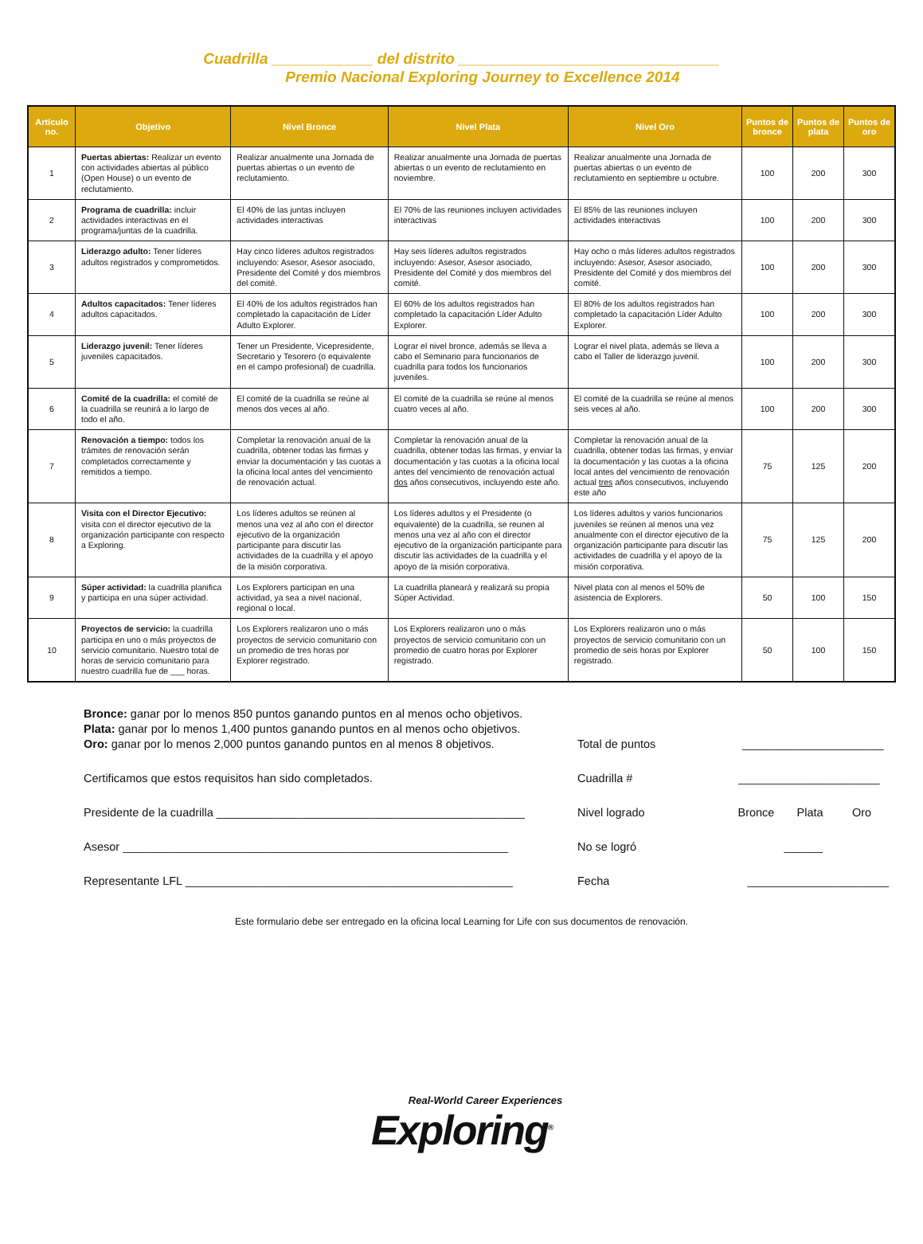Cuadrilla ____________ del distrito _______________________________
Premio Nacional Exploring Journey to Excellence 2014
| Artículo no. | Objetivo | Nivel Bronce | Nivel Plata | Nivel Oro | Puntos de bronce | Puntos de plata | Puntos de oro |
| --- | --- | --- | --- | --- | --- | --- | --- |
| 1 | Puertas abiertas: Realizar un evento con actividades abiertas al público (Open House) o un evento de reclutamiento. | Realizar anualmente una Jornada de puertas abiertas o un evento de reclutamiento. | Realizar anualmente una Jornada de puertas abiertas o un evento de reclutamiento en noviembre. | Realizar anualmente una Jornada de puertas abiertas o un evento de reclutamiento en septiembre u octubre. | 100 | 200 | 300 |
| 2 | Programa de cuadrilla: incluir actividades interactivas en el programa/juntas de la cuadrilla. | El 40% de las juntas incluyen actividades interactivas | El 70% de las reuniones incluyen actividades interactivas | El 85% de las reuniones incluyen actividades interactivas | 100 | 200 | 300 |
| 3 | Liderazgo adulto: Tener líderes adultos registrados y comprometidos. | Hay cinco líderes adultos registrados incluyendo: Asesor, Asesor asociado, Presidente del Comité y dos miembros del comité. | Hay seis líderes adultos registrados incluyendo: Asesor, Asesor asociado, Presidente del Comité y dos miembros del comité. | Hay ocho o más líderes adultos registrados incluyendo: Asesor, Asesor asociado, Presidente del Comité y dos miembros del comité. | 100 | 200 | 300 |
| 4 | Adultos capacitados: Tener líderes adultos capacitados. | El 40% de los adultos registrados han completado la capacitación de Líder Adulto Explorer. | El 60% de los adultos registrados han completado la capacitación Líder Adulto Explorer. | El 80% de los adultos registrados han completado la capacitación Líder Adulto Explorer. | 100 | 200 | 300 |
| 5 | Liderazgo juvenil: Tener líderes juveniles capacitados. | Tener un Presidente, Vicepresidente, Secretario y Tesorero (o equivalente en el campo profesional) de cuadrilla. | Lograr el nivel bronce, además se lleva a cabo el Seminario para funcionarios de cuadrilla para todos los funcionarios juveniles. | Lograr el nivel plata, además se lleva a cabo el Taller de liderazgo juvenil. | 100 | 200 | 300 |
| 6 | Comité de la cuadrilla: el comité de la cuadrilla se reunirá a lo largo de todo el año. | El comité de la cuadrilla se reúne al menos dos veces al año. | El comité de la cuadrilla se reúne al menos cuatro veces al año. | El comité de la cuadrilla se reúne al menos seis veces al año. | 100 | 200 | 300 |
| 7 | Renovación a tiempo: todos los trámites de renovación serán completados correctamente y remitidos a tiempo. | Completar la renovación anual de la cuadrilla, obtener todas las firmas y enviar la documentación y las cuotas a la oficina local antes del vencimiento de renovación actual. | Completar la renovación anual de la cuadrilla, obtener todas las firmas, y enviar la documentación y las cuotas a la oficina local antes del vencimiento de renovación actual dos años consecutivos, incluyendo este año. | Completar la renovación anual de la cuadrilla, obtener todas las firmas, y enviar la documentación y las cuotas a la oficina local antes del vencimiento de renovación actual tres años consecutivos, incluyendo este año | 75 | 125 | 200 |
| 8 | Visita con el Director Ejecutivo: visita con el director ejecutivo de la organización participante con respecto a Exploring. | Los líderes adultos se reúnen al menos una vez al año con el director ejecutivo de la organización participante para discutir las actividades de la cuadrilla y el apoyo de la misión corporativa. | Los líderes adultos y el Presidente (o equivalente) de la cuadrilla, se reunen al menos una vez al año con el director ejecutivo de la organización participante para discutir las actividades de la cuadrilla y el apoyo de la misión corporativa. | Los líderes adultos y varios funcionarios juveniles se reúnen al menos una vez anualmente con el director ejecutivo de la organización participante para discutir las actividades de cuadrilla y el apoyo de la misión corporativa. | 75 | 125 | 200 |
| 9 | Súper actividad: la cuadrilla planifica y participa en una súper actividad. | Los Explorers participan en una actividad, ya sea a nivel nacional, regional o local. | La cuadrilla planeará y realizará su propia Súper Actividad. | Nivel plata con al menos el 50% de asistencia de Explorers. | 50 | 100 | 150 |
| 10 | Proyectos de servicio: la cuadrilla participa en uno o más proyectos de servicio comunitario. Nuestro total de horas de servicio comunitario para nuestro cuadrilla fue de ___ horas. | Los Explorers realizaron uno o más proyectos de servicio comunitario con un promedio de tres horas por Explorer registrado. | Los Explorers realizaron uno o más proyectos de servicio comunitario con un promedio de cuatro horas por Explorer registrado. | Los Explorers realizaron uno o más proyectos de servicio comunitario con un promedio de seis horas por Explorer registrado. | 50 | 100 | 150 |
Bronce: ganar por lo menos 850 puntos ganando puntos en al menos ocho objetivos.
Plata: ganar por lo menos 1,400 puntos ganando puntos en al menos ocho objetivos.
Oro: ganar por lo menos 2,000 puntos ganando puntos en al menos 8 objetivos.
Certificamos que estos requisitos han sido completados.
Presidente de la cuadrilla ________________________________________________
Asesor ____________________________________________________________
Representante LFL ___________________________________________________
Total de puntos ______________________
Cuadrilla # ______________________
Nivel logrado Bronce Plata Oro
No se logró ______
Fecha ______________________
Este formulario debe ser entregado en la oficina local Learning for Life con sus documentos de renovación.
Real-World Career Experiences
Exploring<sup>®</sup>